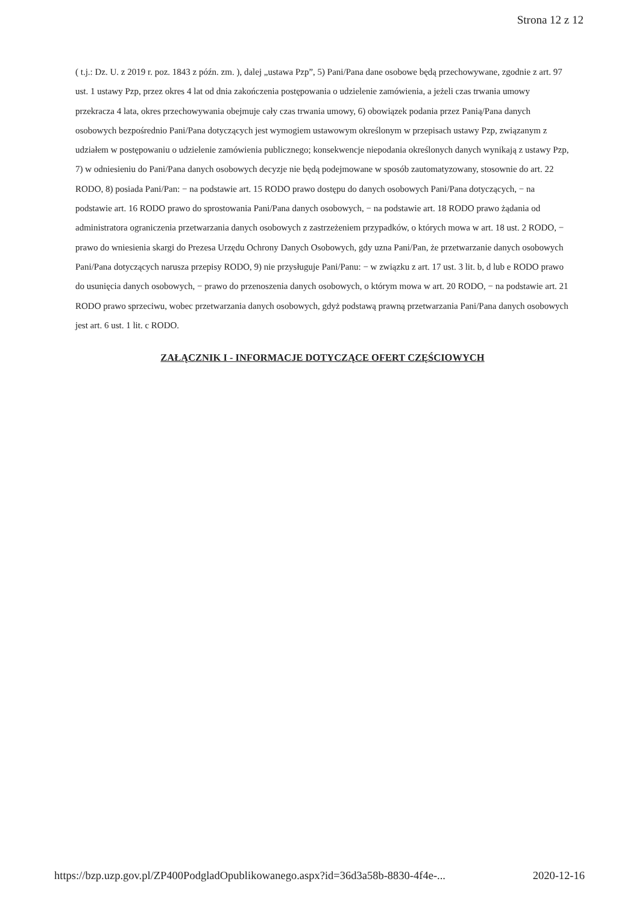Strona 12 z 12
( t.j.: Dz. U. z 2019 r. poz. 1843 z późn. zm. ), dalej „ustawa Pzp”, 5) Pani/Pana dane osobowe będą przechowywane, zgodnie z art. 97 ust. 1 ustawy Pzp, przez okres 4 lat od dnia zakończenia postępowania o udzielenie zamówienia, a jeżeli czas trwania umowy przekracza 4 lata, okres przechowywania obejmuje cały czas trwania umowy, 6) obowiązek podania przez Panią/Pana danych osobowych bezpośrednio Pani/Pana dotyczących jest wymogiem ustawowym określonym w przepisach ustawy Pzp, związanym z udziałem w postępowaniu o udzielenie zamówienia publicznego; konsekwencje niepodania określonych danych wynikają z ustawy Pzp, 7) w odniesieniu do Pani/Pana danych osobowych decyzje nie będą podejmowane w sposób zautomatyzowany, stosownie do art. 22 RODO, 8) posiada Pani/Pan: − na podstawie art. 15 RODO prawo dostępu do danych osobowych Pani/Pana dotyczących, − na podstawie art. 16 RODO prawo do sprostowania Pani/Pana danych osobowych, − na podstawie art. 18 RODO prawo żądania od administratora ograniczenia przetwarzania danych osobowych z zastrzeżeniem przypadków, o których mowa w art. 18 ust. 2 RODO, − prawo do wniesienia skargi do Prezesa Urzędu Ochrony Danych Osobowych, gdy uzna Pani/Pan, że przetwarzanie danych osobowych Pani/Pana dotyczących narusza przepisy RODO, 9) nie przysługuje Pani/Panu: − w związku z art. 17 ust. 3 lit. b, d lub e RODO prawo do usunięcia danych osobowych, − prawo do przenoszenia danych osobowych, o którym mowa w art. 20 RODO, − na podstawie art. 21 RODO prawo sprzeciwu, wobec przetwarzania danych osobowych, gdyż podstawą prawną przetwarzania Pani/Pana danych osobowych jest art. 6 ust. 1 lit. c RODO.
ZAŁĄCZNIK I - INFORMACJE DOTYCZĄCE OFERT CZĘŚCIOWYCH
https://bzp.uzp.gov.pl/ZP400PodgladOpublikowanego.aspx?id=36d3a58b-8830-4f4e-... 2020-12-16